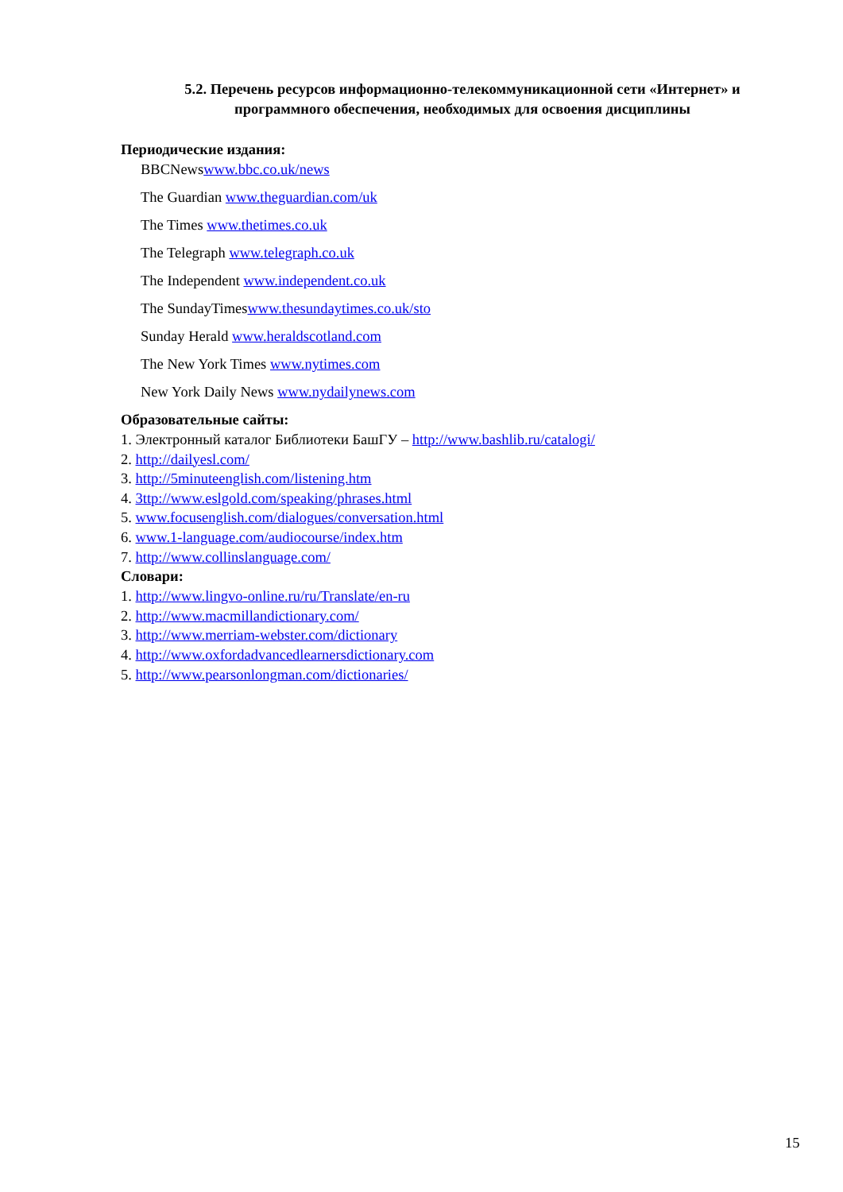5.2. Перечень ресурсов информационно-телекоммуникационной сети «Интернет» и программного обеспечения, необходимых для освоения дисциплины
Периодические издания:
BBCNewswww.bbc.co.uk/news
The Guardian www.theguardian.com/uk
The Times www.thetimes.co.uk
The Telegraph www.telegraph.co.uk
The Independent www.independent.co.uk
The SundayTimeswww.thesundaytimes.co.uk/sto
Sunday Herald www.heraldscotland.com
The New York Times www.nytimes.com
New York Daily News www.nydailynews.com
Образовательные сайты:
1. Электронный каталог Библиотеки БашГУ – http://www.bashlib.ru/catalogi/
2. http://dailyesl.com/
3. http://5minuteenglish.com/listening.htm
4. 3ttp://www.eslgold.com/speaking/phrases.html
5. www.focusenglish.com/dialogues/conversation.html
6. www.1-language.com/audiocourse/index.htm
7. http://www.collinslanguage.com/
Словари:
1. http://www.lingvo-online.ru/ru/Translate/en-ru
2. http://www.macmillandictionary.com/
3. http://www.merriam-webster.com/dictionary
4. http://www.oxfordadvancedlearnersdictionary.com
5. http://www.pearsonlongman.com/dictionaries/
15